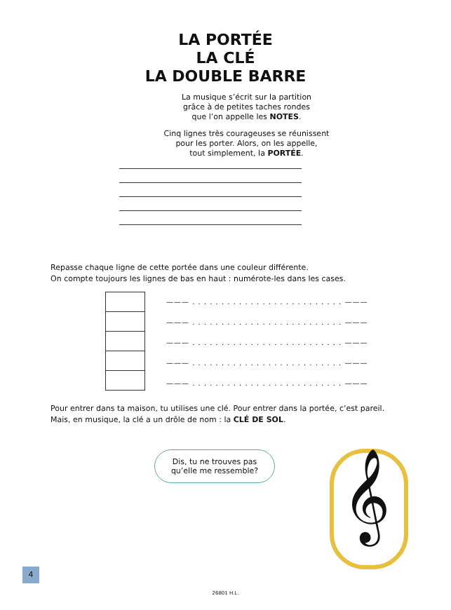LA PORTÉE
LA CLÉ
LA DOUBLE BARRE
La musique s’écrit sur la partition
grâce à de petites taches rondes
que l’on appelle les NOTES.
Cinq lignes très courageuses se réunissent
pour les porter. Alors, on les appelle,
tout simplement, la PORTÉE.
Repasse chaque ligne de cette portée dans une couleur différente.
On compte toujours les lignes de bas en haut : numérote-les dans les cases.
——— . . . . . . . . . . . . . . . . . . . . . . . . . . ———
——— . . . . . . . . . . . . . . . . . . . . . . . . . . ———
——— . . . . . . . . . . . . . . . . . . . . . . . . . . ———
——— . . . . . . . . . . . . . . . . . . . . . . . . . . ———
——— . . . . . . . . . . . . . . . . . . . . . . . . . . ———
Pour entrer dans ta maison, tu utilises une clé. Pour entrer dans la portée, c’est pareil.
Mais, en musique, la clé a un drôle de nom : la CLÉ DE SOL.
Dis, tu ne trouves pas qu’elle me ressemble?
𝄞
4
26801 H.L.